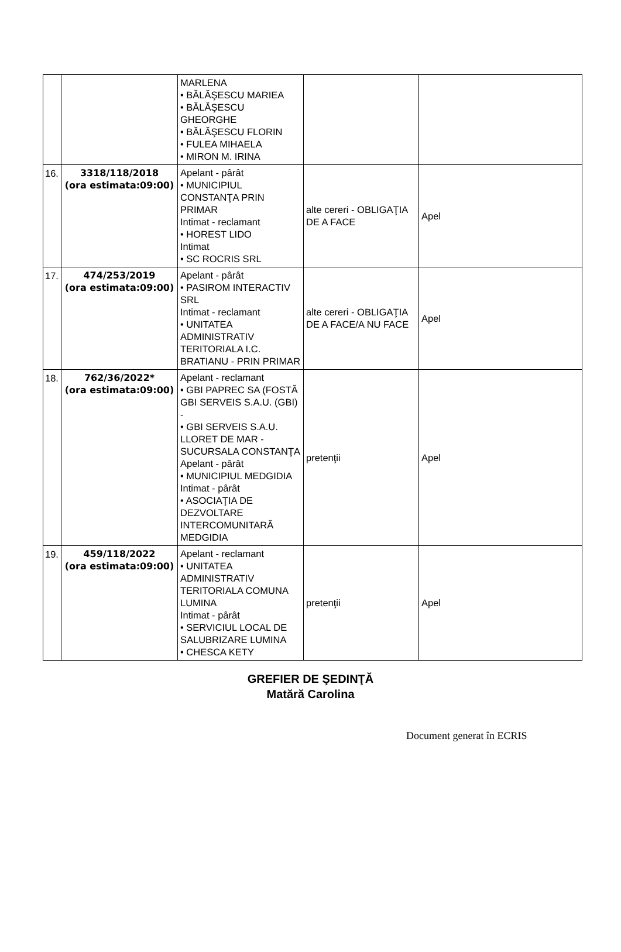| | | MARLENA • BĂLĂŞESCU MARIEA • BĂLĂŞESCU GHEORGHE • BĂLĂŞESCU FLORIN • FULEA MIHAELA • MIRON M. IRINA | | |
| 16. | 3318/118/2018 (ora estimata:09:00) | Apelant - pârât • MUNICIPIUL CONSTANŢA PRIN PRIMAR Intimat - reclamant • HOREST LIDO Intimat • SC ROCRIS SRL | alte cereri - OBLIGAŢIA DE A FACE | Apel |
| 17. | 474/253/2019 (ora estimata:09:00) | Apelant - pârât • PASIROM INTERACTIV SRL Intimat - reclamant • UNITATEA ADMINISTRATIV TERITORIALA I.C. BRATIANU - PRIN PRIMAR | alte cereri - OBLIGAŢIA DE A FACE/A NU FACE | Apel |
| 18. | 762/36/2022* (ora estimata:09:00) | Apelant - reclamant • GBI PAPREC SA (FOSTĂ GBI SERVEIS S.A.U. (GBI) - • GBI SERVEIS S.A.U. LLORET DE MAR - SUCURSALA CONSTANŢA Apelant - pârât • MUNICIPIUL MEDGIDIA Intimat - pârât • ASOCIAŢIA DE DEZVOLTARE INTERCOMUNITARĂ MEDGIDIA | pretenţii | Apel |
| 19. | 459/118/2022 (ora estimata:09:00) | Apelant - reclamant • UNITATEA ADMINISTRATIV TERITORIALA COMUNA LUMINA Intimat - pârât • SERVICIUL LOCAL DE SALUBRIZARE LUMINA • CHESCA KETY | pretenţii | Apel |
GREFIER DE ŞEDINŢĂ
Matără Carolina
Document generat în ECRIS